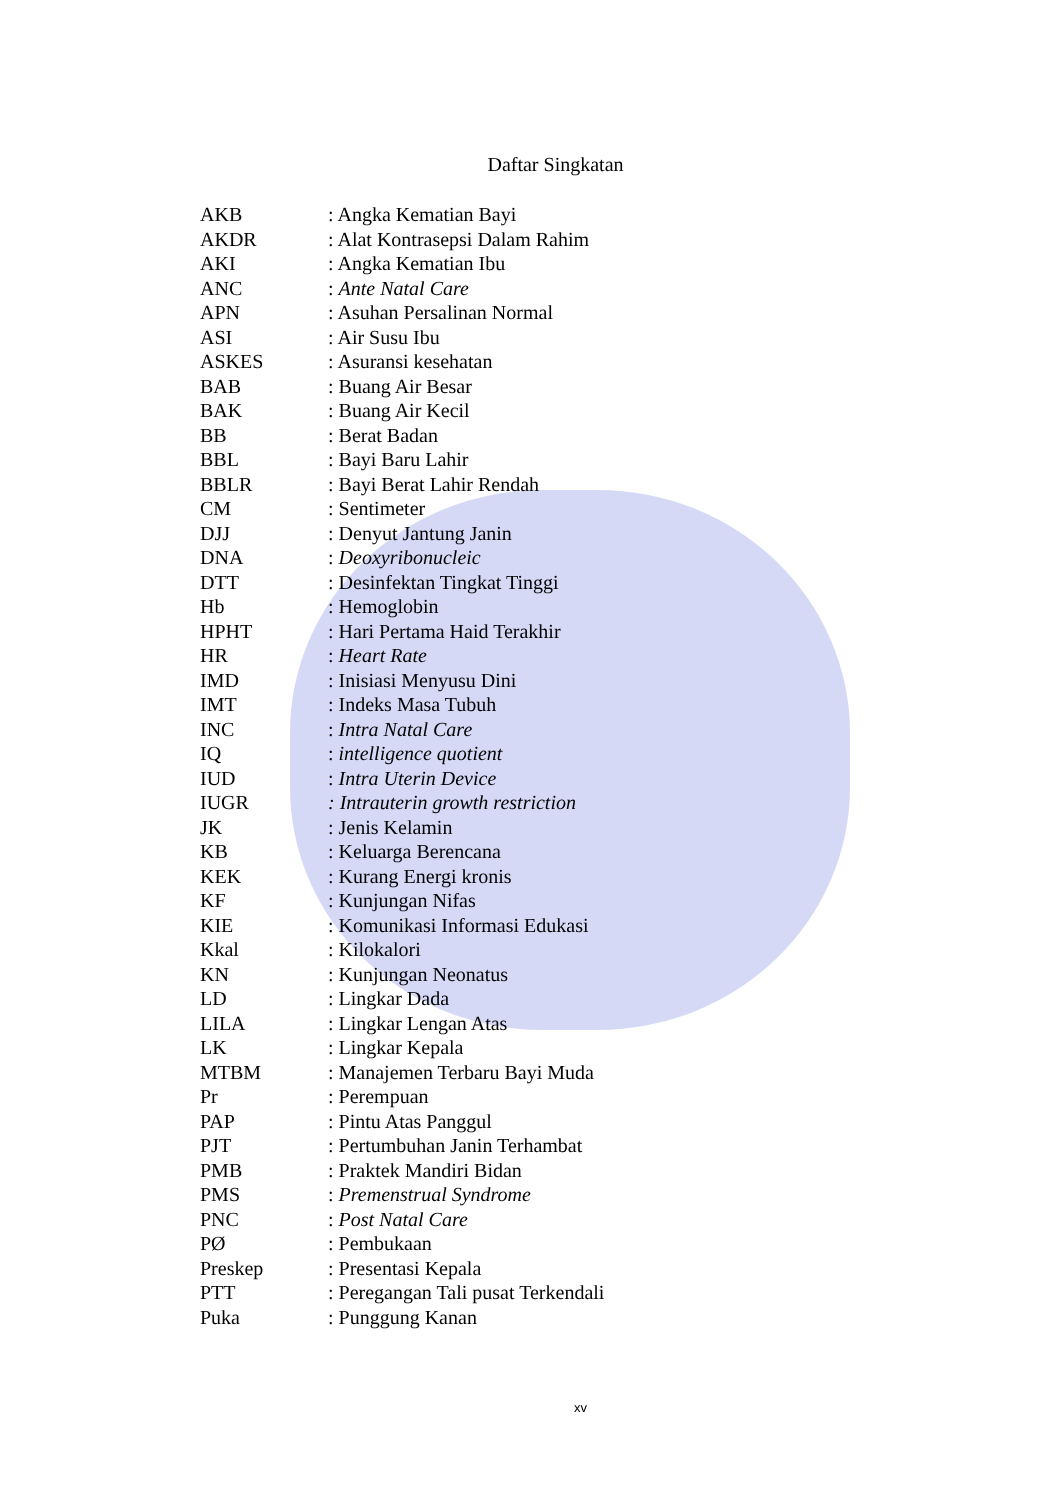Daftar Singkatan
| AKB | : Angka Kematian Bayi |
| AKDR | : Alat Kontrasepsi Dalam Rahim |
| AKI | : Angka Kematian Ibu |
| ANC | : Ante Natal Care |
| APN | : Asuhan Persalinan Normal |
| ASI | : Air Susu Ibu |
| ASKES | : Asuransi kesehatan |
| BAB | : Buang Air Besar |
| BAK | : Buang Air Kecil |
| BB | : Berat Badan |
| BBL | : Bayi Baru Lahir |
| BBLR | : Bayi Berat Lahir Rendah |
| CM | : Sentimeter |
| DJJ | : Denyut Jantung Janin |
| DNA | : Deoxyribonucleic |
| DTT | : Desinfektan Tingkat Tinggi |
| Hb | : Hemoglobin |
| HPHT | : Hari Pertama Haid Terakhir |
| HR | : Heart Rate |
| IMD | : Inisiasi Menyusu Dini |
| IMT | : Indeks Masa Tubuh |
| INC | : Intra Natal Care |
| IQ | : intelligence quotient |
| IUD | : Intra Uterin Device |
| IUGR | : Intrauterin growth restriction |
| JK | : Jenis Kelamin |
| KB | : Keluarga Berencana |
| KEK | : Kurang Energi kronis |
| KF | : Kunjungan Nifas |
| KIE | : Komunikasi Informasi Edukasi |
| Kkal | : Kilokalori |
| KN | : Kunjungan Neonatus |
| LD | : Lingkar Dada |
| LILA | : Lingkar Lengan Atas |
| LK | : Lingkar Kepala |
| MTBM | : Manajemen Terbaru Bayi Muda |
| Pr | : Perempuan |
| PAP | : Pintu Atas Panggul |
| PJT | : Pertumbuhan Janin Terhambat |
| PMB | : Praktek Mandiri Bidan |
| PMS | : Premenstrual Syndrome |
| PNC | : Post Natal Care |
| PØ | : Pembukaan |
| Preskep | : Presentasi Kepala |
| PTT | : Peregangan Tali pusat Terkendali |
| Puka | : Punggung Kanan |
xv